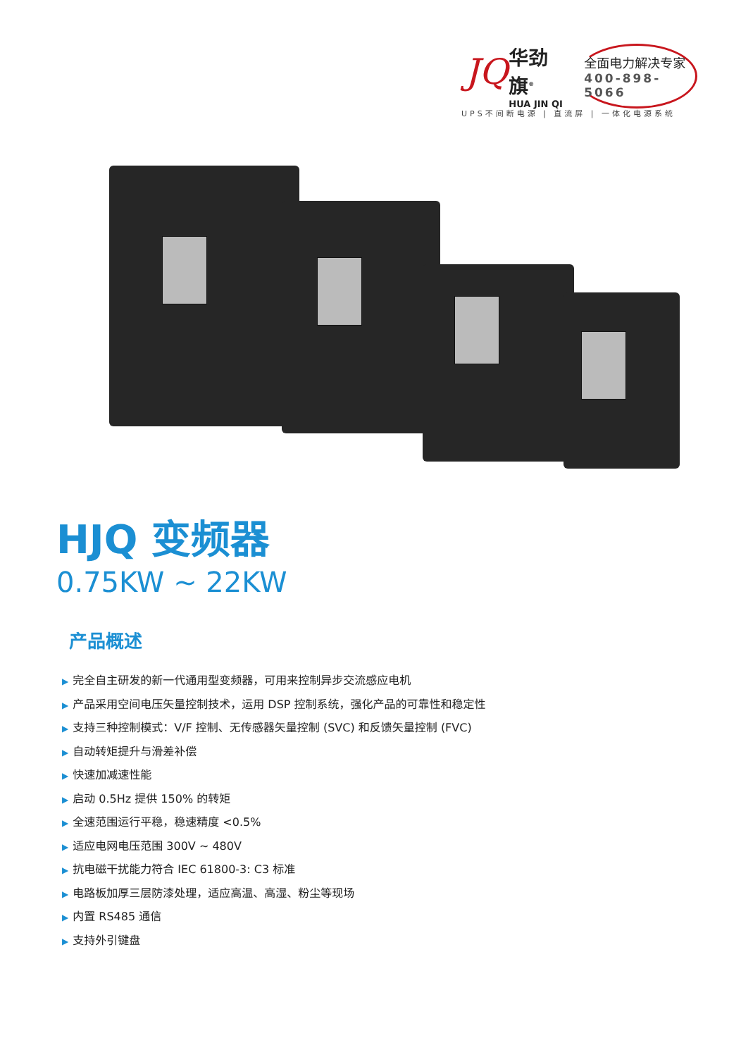JQ
华劲旗<sup>®</sup>
HUA JIN QI
全面电力解决专家
400-898-5066
UPS不间断电源 | 直流屏 | 一体化电源系统
HJQ 变频器
0.75KW ~ 22KW
产品概述
▶ 完全自主研发的新一代通用型变频器，可用来控制异步交流感应电机
▶ 产品采用空间电压矢量控制技术，运用 DSP 控制系统，强化产品的可靠性和稳定性
▶ 支持三种控制模式：V/F 控制、无传感器矢量控制 (SVC) 和反馈矢量控制 (FVC)
▶ 自动转矩提升与滑差补偿
▶ 快速加减速性能
▶ 启动 0.5Hz 提供 150% 的转矩
▶ 全速范围运行平稳，稳速精度 <0.5%
▶ 适应电网电压范围 300V ~ 480V
▶ 抗电磁干扰能力符合 IEC 61800-3: C3 标准
▶ 电路板加厚三层防漆处理，适应高温、高湿、粉尘等现场
▶ 内置 RS485 通信
▶ 支持外引键盘